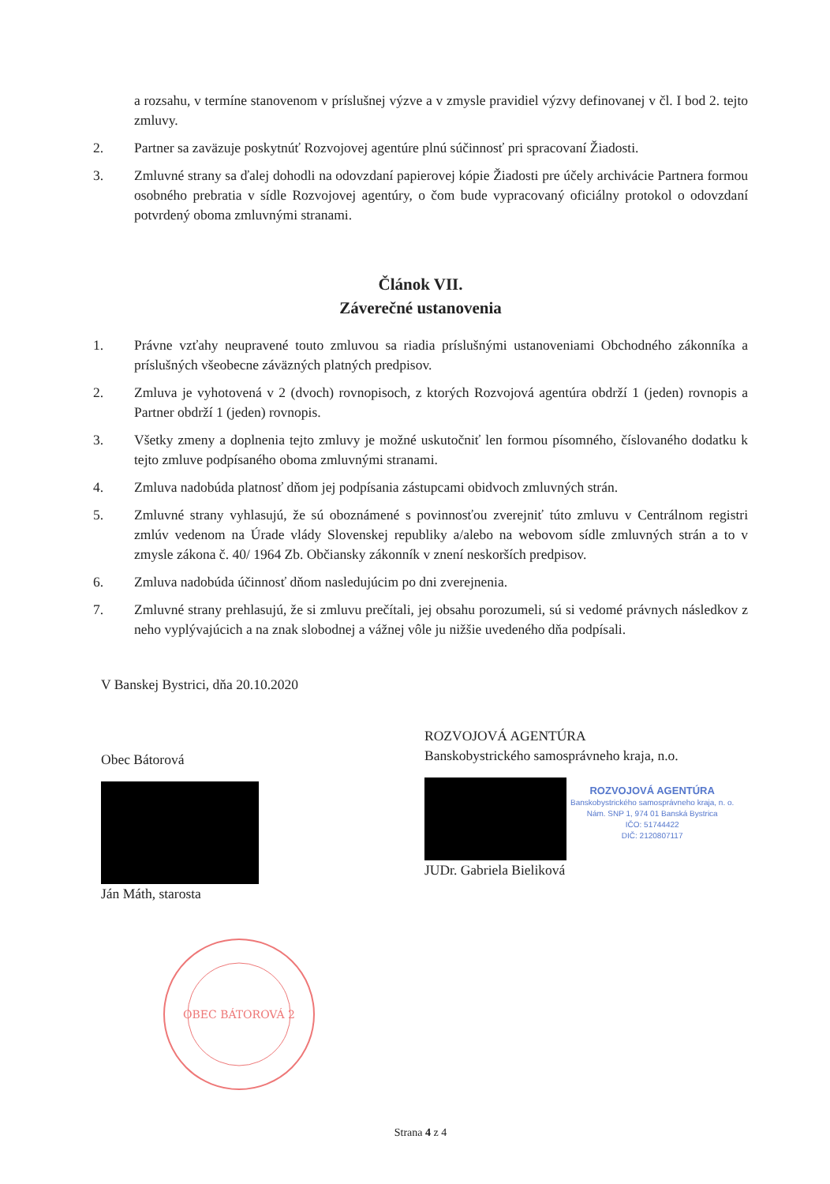a rozsahu, v termíne stanovenom v príslušnej výzve a v zmysle pravidiel výzvy definovanej v čl. I bod 2. tejto zmluvy.
2. Partner sa zaväzuje poskytnúť Rozvojovej agentúre plnú súčinnosť pri spracovaní Žiadosti.
3. Zmluvné strany sa ďalej dohodli na odovzdaní papierovej kópie Žiadosti pre účely archivácie Partnera formou osobného prebratia v sídle Rozvojovej agentúry, o čom bude vypracovaný oficiálny protokol o odovzdaní potvrdený oboma zmluvnými stranami.
Článok VII.
Záverečné ustanovenia
1. Právne vzťahy neupravené touto zmluvou sa riadia príslušnými ustanoveniami Obchodného zákonníka a príslušných všeobecne záväzných platných predpisov.
2. Zmluva je vyhotovená v 2 (dvoch) rovnopisoch, z ktorých Rozvojová agentúra obdrží 1 (jeden) rovnopis a Partner obdrží 1 (jeden) rovnopis.
3. Všetky zmeny a doplnenia tejto zmluvy je možné uskutočniť len formou písomného, číslovaného dodatku k tejto zmluve podpísaného oboma zmluvnými stranami.
4. Zmluva nadobúda platnosť dňom jej podpísania zástupcami obidvoch zmluvných strán.
5. Zmluvné strany vyhlasujú, že sú oboznámené s povinnosťou zverejniť túto zmluvu v Centrálnom registri zmlúv vedenom na Úrade vlády Slovenskej republiky a/alebo na webovom sídle zmluvných strán a to v zmysle zákona č. 40/ 1964 Zb. Občiansky zákonník v znení neskorších predpisov.
6. Zmluva nadobúda účinnosť dňom nasledujúcim po dni zverejnenia.
7. Zmluvné strany prehlasujú, že si zmluvu prečítali, jej obsahu porozumeli, sú si vedomé právnych následkov z neho vyplývajúcich a na znak slobodnej a vážnej vôle ju nižšie uvedeného dňa podpísali.
V Banskej Bystrici, dňa 20.10.2020
Obec Bátorová
Ján Máth, starosta
OBEC BÁTOROVÁ 2
ROZVOJOVÁ AGENTÚRA
Banskobystrického samosprávneho kraja, n.o.
ROZVOJOVÁ AGENTÚRA
Banskobystrického samosprávneho kraja, n. o.
Nám. SNP 1, 974 01 Banská Bystrica
IČO: 51744422
DIČ: 2120807117
JUDr. Gabriela Bieliková
Strana 4 z 4